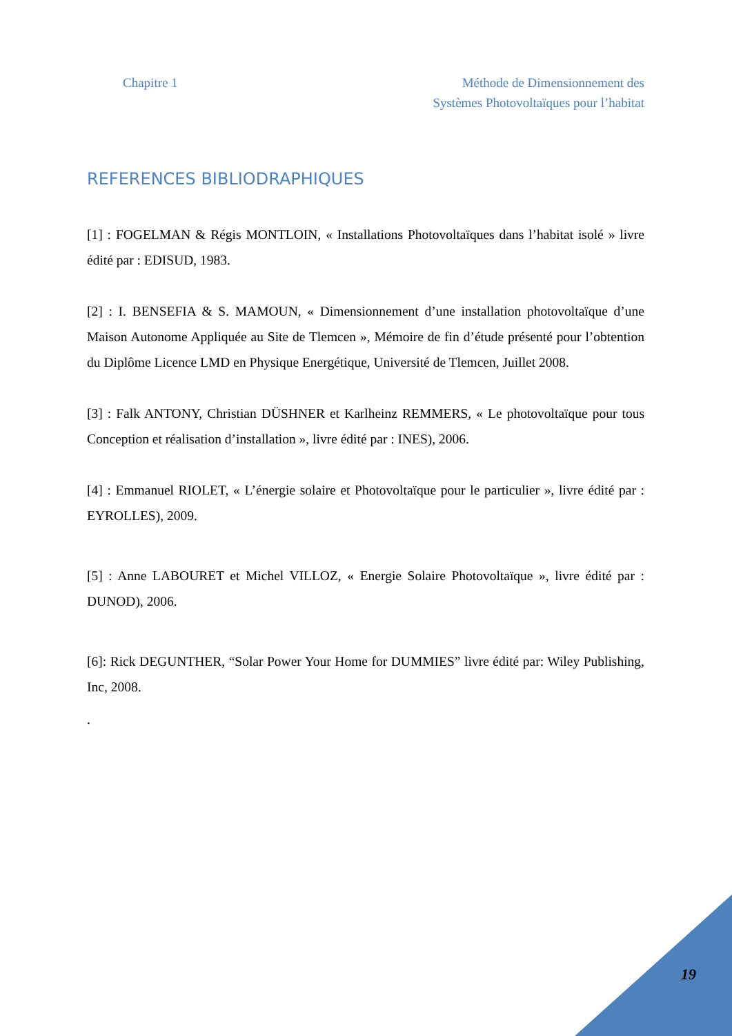Chapitre 1 Méthode de Dimensionnement des
Systèmes Photovoltaïques pour l’habitat
REFERENCES BIBLIODRAPHIQUES
[1] : FOGELMAN & Régis MONTLOIN, « Installations Photovoltaïques dans l’habitat isolé » livre édité par : EDISUD, 1983.
[2] : I. BENSEFIA & S. MAMOUN, « Dimensionnement d’une installation photovoltaïque d’une Maison Autonome Appliquée au Site de Tlemcen », Mémoire de fin d’étude présenté pour l’obtention du Diplôme Licence LMD en Physique Energétique, Université de Tlemcen, Juillet 2008.
[3] : Falk ANTONY, Christian DÜSHNER et Karlheinz REMMERS, « Le photovoltaïque pour tous Conception et réalisation d’installation », livre édité par : INES), 2006.
[4] : Emmanuel RIOLET, « L’énergie solaire et Photovoltaïque pour le particulier », livre édité par : EYROLLES), 2009.
[5] : Anne LABOURET et Michel VILLOZ, « Energie Solaire Photovoltaïque », livre édité par : DUNOD), 2006.
[6]: Rick DEGUNTHER, “Solar Power Your Home for DUMMIES” livre édité par: Wiley Publishing, Inc, 2008.
.
19